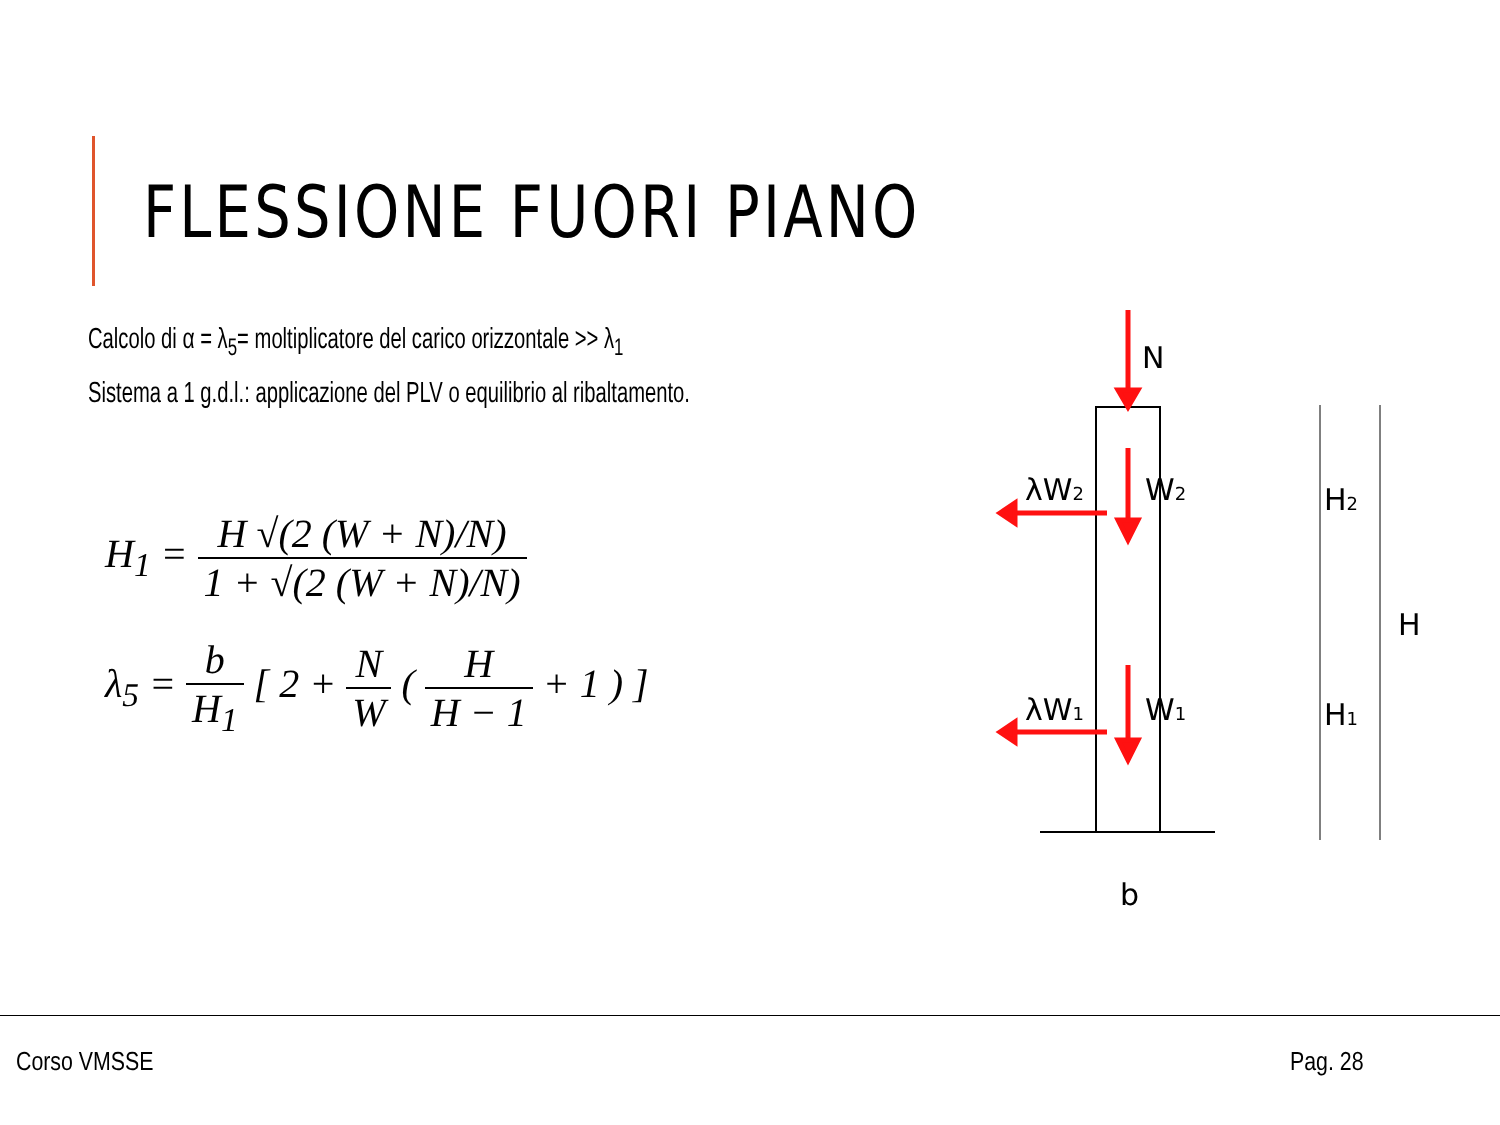FLESSIONE FUORI PIANO
Calcolo di α = λ<sub>5</sub>= moltiplicatore del carico orizzontale >> λ<sub>1</sub>
Sistema a 1 g.d.l.: applicazione del PLV o equilibrio al ribaltamento.
H<sub>1</sub> = H √(2 (W + N)/N) 1 + √(2 (W + N)/N)
λ<sub>5</sub> = b H<sub>1</sub> [ 2 + N W ( H H − 1 + 1 ) ]
N
λW2
W2
λW1
W1
H2
H1
H
b
Corso VMSSE Pag. 28